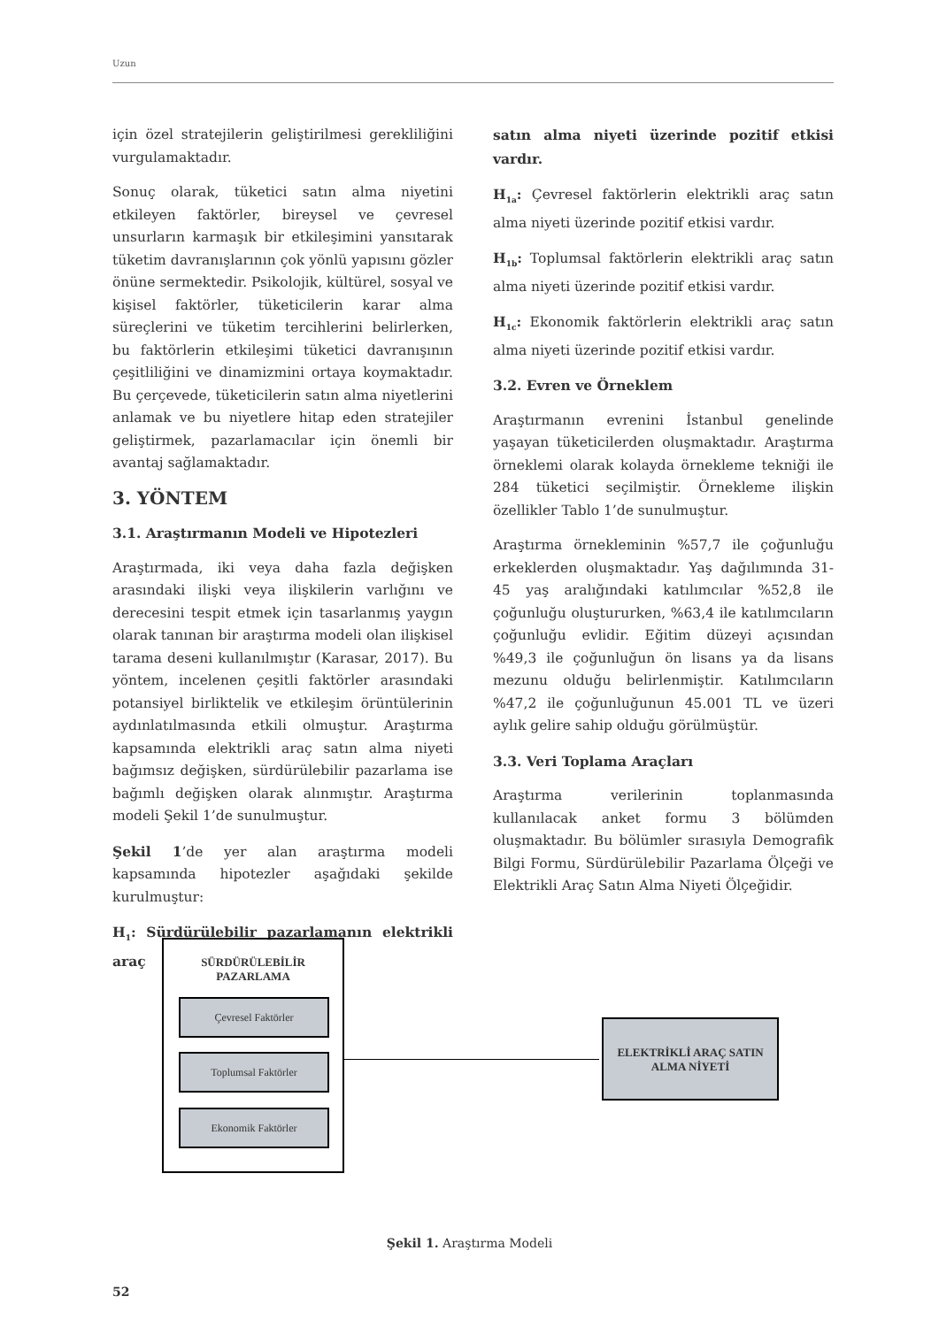Uzun
için özel stratejilerin geliştirilmesi gerekliliğini vurgulamaktadır.
Sonuç olarak, tüketici satın alma niyetini etkileyen faktörler, bireysel ve çevresel unsurların karmaşık bir etkileşimini yansıtarak tüketim davranışlarının çok yönlü yapısını gözler önüne sermektedir. Psikolojik, kültürel, sosyal ve kişisel faktörler, tüketicilerin karar alma süreçlerini ve tüketim tercihlerini belirlerken, bu faktörlerin etkileşimi tüketici davranışının çeşitliliğini ve dinamizmini ortaya koymaktadır. Bu çerçevede, tüketicilerin satın alma niyetlerini anlamak ve bu niyetlere hitap eden stratejiler geliştirmek, pazarlamacılar için önemli bir avantaj sağlamaktadır.
3. YÖNTEM
3.1. Araştırmanın Modeli ve Hipotezleri
Araştırmada, iki veya daha fazla değişken arasındaki ilişki veya ilişkilerin varlığını ve derecesini tespit etmek için tasarlanmış yaygın olarak tanınan bir araştırma modeli olan ilişkisel tarama deseni kullanılmıştır (Karasar, 2017). Bu yöntem, incelenen çeşitli faktörler arasındaki potansiyel birliktelik ve etkileşim örüntülerinin aydınlatılmasında etkili olmuştur. Araştırma kapsamında elektrikli araç satın alma niyeti bağımsız değişken, sürdürülebilir pazarlama ise bağımlı değişken olarak alınmıştır. Araştırma modeli Şekil 1’de sunulmuştur.
Şekil 1’de yer alan araştırma modeli kapsamında hipotezler aşağıdaki şekilde kurulmuştur:
H<sub>1</sub>: Sürdürülebilir pazarlamanın elektrikli araç
satın alma niyeti üzerinde pozitif etkisi vardır.
H<sub>1a</sub>: Çevresel faktörlerin elektrikli araç satın alma niyeti üzerinde pozitif etkisi vardır.
H<sub>1b</sub>: Toplumsal faktörlerin elektrikli araç satın alma niyeti üzerinde pozitif etkisi vardır.
H<sub>1c</sub>: Ekonomik faktörlerin elektrikli araç satın alma niyeti üzerinde pozitif etkisi vardır.
3.2. Evren ve Örneklem
Araştırmanın evrenini İstanbul genelinde yaşayan tüketicilerden oluşmaktadır. Araştırma örneklemi olarak kolayda örnekleme tekniği ile 284 tüketici seçilmiştir. Örnekleme ilişkin özellikler Tablo 1’de sunulmuştur.
Araştırma örnekleminin %57,7 ile çoğunluğu erkeklerden oluşmaktadır. Yaş dağılımında 31-45 yaş aralığındaki katılımcılar %52,8 ile çoğunluğu oluştururken, %63,4 ile katılımcıların çoğunluğu evlidir. Eğitim düzeyi açısından %49,3 ile çoğunluğun ön lisans ya da lisans mezunu olduğu belirlenmiştir. Katılımcıların %47,2 ile çoğunluğunun 45.001 TL ve üzeri aylık gelire sahip olduğu görülmüştür.
3.3. Veri Toplama Araçları
Araştırma verilerinin toplanmasında kullanılacak anket formu 3 bölümden oluşmaktadır. Bu bölümler sırasıyla Demografik Bilgi Formu, Sürdürülebilir Pazarlama Ölçeği ve Elektrikli Araç Satın Alma Niyeti Ölçeğidir.
SÜRDÜRÜLEBİLİR
PAZARLAMA
Çevresel Faktörler
Toplumsal Faktörler
Ekonomik Faktörler
ELEKTRİKLİ ARAÇ SATIN
ALMA NİYETİ
Şekil 1. Araştırma Modeli
52